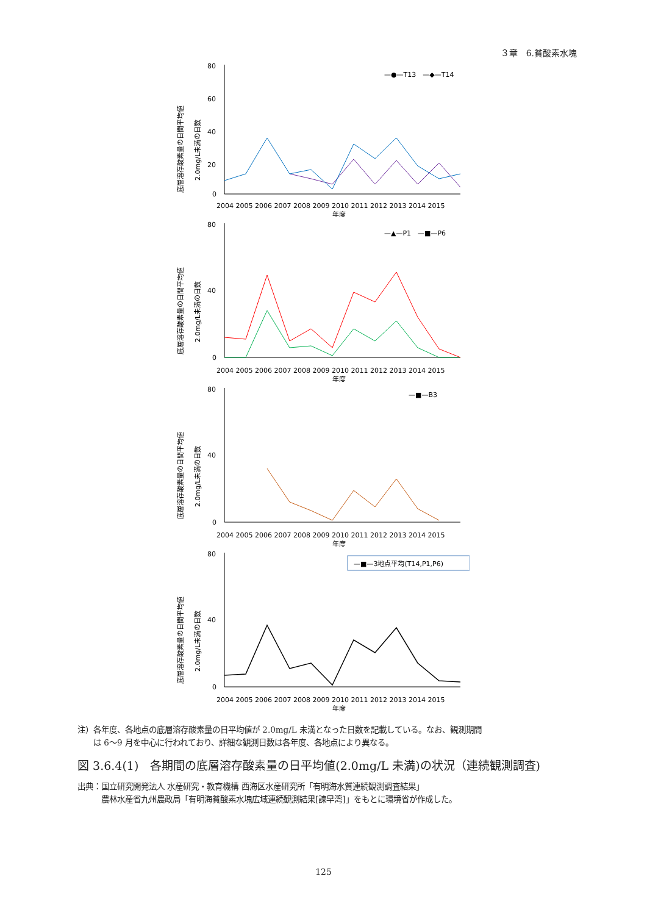３章　6.貧酸素水塊
底層溶存酸素量の日間平均値
2.0mg/L未満の日数
80
60
40
20
0
2004 2005 2006 2007 2008 2009 2010 2011 2012 2013 2014 2015
年度
—●—T13　—◆—T14
底層溶存酸素量の日間平均値
2.0mg/L未満の日数
80
40
0
2004 2005 2006 2007 2008 2009 2010 2011 2012 2013 2014 2015
年度
—▲—P1　—■—P6
底層溶存酸素量の日間平均値
2.0mg/L未満の日数
80
40
0
2004 2005 2006 2007 2008 2009 2010 2011 2012 2013 2014 2015
年度
—■—B3
底層溶存酸素量の日間平均値
2.0mg/L未満の日数
80
40
0
2004 2005 2006 2007 2008 2009 2010 2011 2012 2013 2014 2015
年度
—■—3地点平均(T14,P1,P6)
注）各年度、各地点の底層溶存酸素量の日平均値が 2.0mg/L 未満となった日数を記載している。なお、観測期間
　　は 6～9 月を中心に行われており、詳細な観測日数は各年度、各地点により異なる。
図 3.6.4(1)　各期間の底層溶存酸素量の日平均値(2.0mg/L 未満)の状況（連続観測調査)
出典：国立研究開発法人 水産研究・教育機構 西海区水産研究所「有明海水質連続観測調査結果」
　　　農林水産省九州農政局「有明海貧酸素水塊広域連続観測結果[諫早湾]」をもとに環境省が作成した。
125